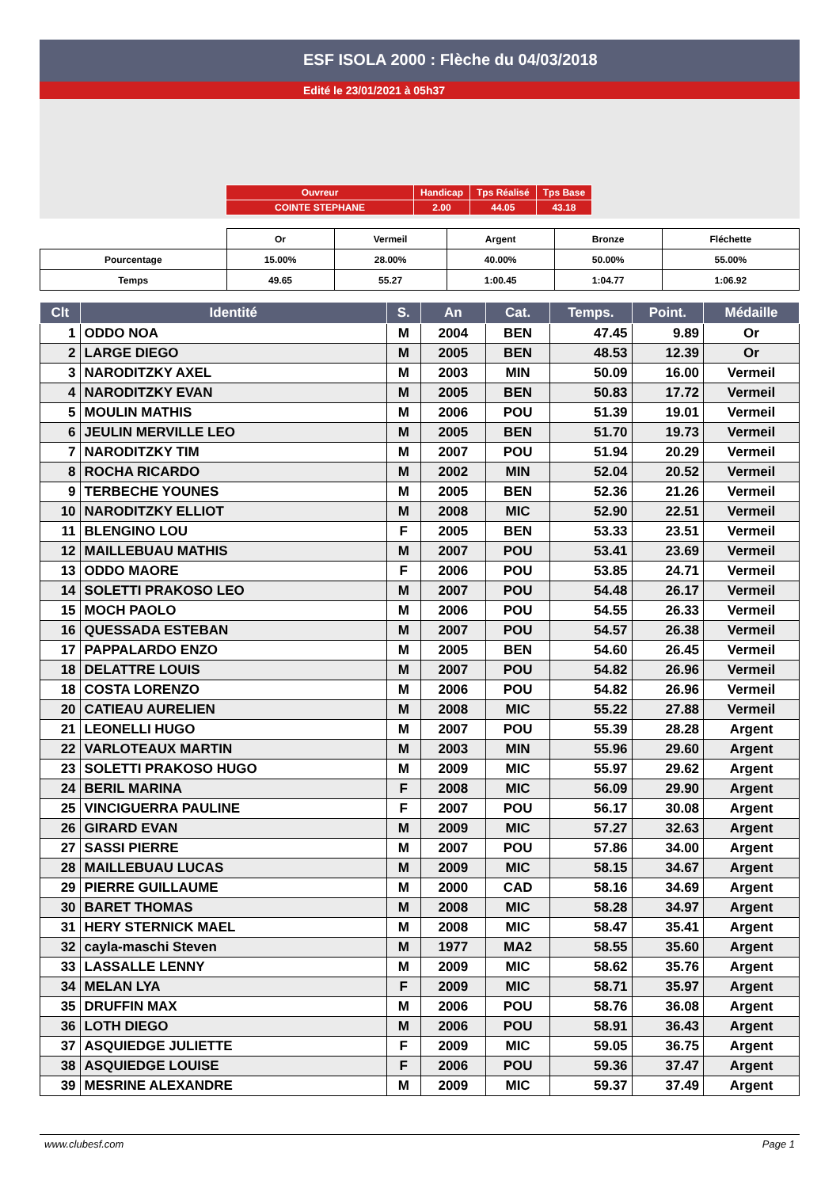ESF ISOLA 2000 : Flèche du 04/03/2018
Edité le 23/01/2021 à 05h37
| Ouvreur | Handicap | Tps Réalisé | Tps Base |
| COINTE STEPHANE | 2.00 | 44.05 | 43.18 |
| | Or | Vermeil | Argent | Bronze | Fléchette |
| Pourcentage | 15.00% | 28.00% | 40.00% | 50.00% | 55.00% |
| Temps | 49.65 | 55.27 | 1:00.45 | 1:04.77 | 1:06.92 |
| Clt | Identité | S. | An | Cat. | Temps. | Point. | Médaille |
| --- | --- | --- | --- | --- | --- | --- | --- |
| 1 | ODDO NOA | M | 2004 | BEN | 47.45 | 9.89 | Or |
| 2 | LARGE DIEGO | M | 2005 | BEN | 48.53 | 12.39 | Or |
| 3 | NARODITZKY AXEL | M | 2003 | MIN | 50.09 | 16.00 | Vermeil |
| 4 | NARODITZKY EVAN | M | 2005 | BEN | 50.83 | 17.72 | Vermeil |
| 5 | MOULIN MATHIS | M | 2006 | POU | 51.39 | 19.01 | Vermeil |
| 6 | JEULIN MERVILLE LEO | M | 2005 | BEN | 51.70 | 19.73 | Vermeil |
| 7 | NARODITZKY TIM | M | 2007 | POU | 51.94 | 20.29 | Vermeil |
| 8 | ROCHA RICARDO | M | 2002 | MIN | 52.04 | 20.52 | Vermeil |
| 9 | TERBECHE YOUNES | M | 2005 | BEN | 52.36 | 21.26 | Vermeil |
| 10 | NARODITZKY ELLIOT | M | 2008 | MIC | 52.90 | 22.51 | Vermeil |
| 11 | BLENGINO LOU | F | 2005 | BEN | 53.33 | 23.51 | Vermeil |
| 12 | MAILLEBUAU MATHIS | M | 2007 | POU | 53.41 | 23.69 | Vermeil |
| 13 | ODDO MAORE | F | 2006 | POU | 53.85 | 24.71 | Vermeil |
| 14 | SOLETTI PRAKOSO LEO | M | 2007 | POU | 54.48 | 26.17 | Vermeil |
| 15 | MOCH PAOLO | M | 2006 | POU | 54.55 | 26.33 | Vermeil |
| 16 | QUESSADA ESTEBAN | M | 2007 | POU | 54.57 | 26.38 | Vermeil |
| 17 | PAPPALARDO ENZO | M | 2005 | BEN | 54.60 | 26.45 | Vermeil |
| 18 | DELATTRE LOUIS | M | 2007 | POU | 54.82 | 26.96 | Vermeil |
| 18 | COSTA LORENZO | M | 2006 | POU | 54.82 | 26.96 | Vermeil |
| 20 | CATIEAU AURELIEN | M | 2008 | MIC | 55.22 | 27.88 | Vermeil |
| 21 | LEONELLI HUGO | M | 2007 | POU | 55.39 | 28.28 | Argent |
| 22 | VARLOTEAUX MARTIN | M | 2003 | MIN | 55.96 | 29.60 | Argent |
| 23 | SOLETTI PRAKOSO HUGO | M | 2009 | MIC | 55.97 | 29.62 | Argent |
| 24 | BERIL MARINA | F | 2008 | MIC | 56.09 | 29.90 | Argent |
| 25 | VINCIGUERRA PAULINE | F | 2007 | POU | 56.17 | 30.08 | Argent |
| 26 | GIRARD EVAN | M | 2009 | MIC | 57.27 | 32.63 | Argent |
| 27 | SASSI PIERRE | M | 2007 | POU | 57.86 | 34.00 | Argent |
| 28 | MAILLEBUAU LUCAS | M | 2009 | MIC | 58.15 | 34.67 | Argent |
| 29 | PIERRE GUILLAUME | M | 2000 | CAD | 58.16 | 34.69 | Argent |
| 30 | BARET THOMAS | M | 2008 | MIC | 58.28 | 34.97 | Argent |
| 31 | HERY STERNICK MAEL | M | 2008 | MIC | 58.47 | 35.41 | Argent |
| 32 | cayla-maschi Steven | M | 1977 | MA2 | 58.55 | 35.60 | Argent |
| 33 | LASSALLE LENNY | M | 2009 | MIC | 58.62 | 35.76 | Argent |
| 34 | MELAN LYA | F | 2009 | MIC | 58.71 | 35.97 | Argent |
| 35 | DRUFFIN MAX | M | 2006 | POU | 58.76 | 36.08 | Argent |
| 36 | LOTH DIEGO | M | 2006 | POU | 58.91 | 36.43 | Argent |
| 37 | ASQUIEDGE JULIETTE | F | 2009 | MIC | 59.05 | 36.75 | Argent |
| 38 | ASQUIEDGE LOUISE | F | 2006 | POU | 59.36 | 37.47 | Argent |
| 39 | MESRINE ALEXANDRE | M | 2009 | MIC | 59.37 | 37.49 | Argent |
www.clubesf.com Page 1